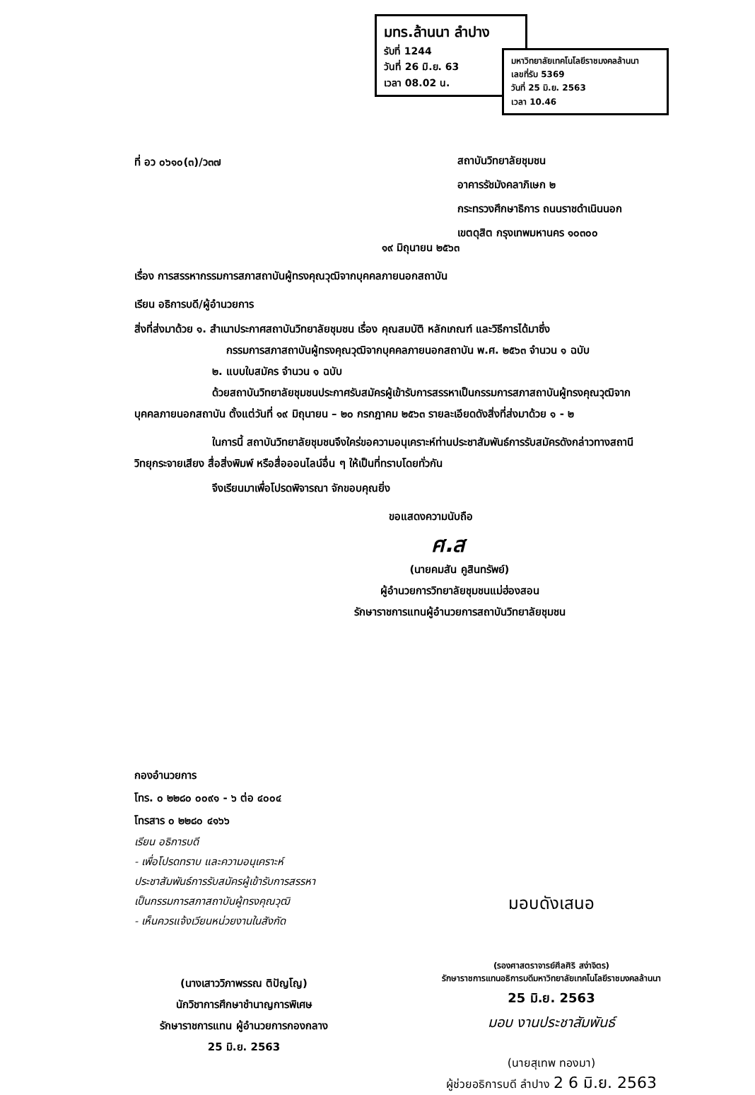มทร.ล้านนา ลำปาง
รับที่ 1244
วันที่ 26 มิ.ย. 63
เวลา 08.02 น.
มหาวิทยาลัยเทคโนโลยีราชมงคลล้านนา
เลขที่รับ 5369
วันที่ 25 มิ.ย. 2563
เวลา 10.46
ที่ อว ๐๖๑๐(๓)/ว๓๗
สถาบันวิทยาลัยชุมชน
อาคารรัชมังคลาภิเษก ๒
กระทรวงศึกษาธิการ ถนนราชดำเนินนอก
เขตดุสิต กรุงเทพมหานคร ๑๐๓๐๐
๑๙ มิถุนายน ๒๕๖๓
เรื่อง การสรรหากรรมการสภาสถาบันผู้ทรงคุณวุฒิจากบุคคลภายนอกสถาบัน
เรียน อธิการบดี/ผู้อำนวยการ
สิ่งที่ส่งมาด้วย ๑. สำเนาประกาศสถาบันวิทยาลัยชุมชน เรื่อง คุณสมบัติ หลักเกณฑ์ และวิธีการได้มาซึ่ง
กรรมการสภาสถาบันผู้ทรงคุณวุฒิจากบุคคลภายนอกสถาบัน พ.ศ. ๒๕๖๓ จำนวน ๑ ฉบับ
๒. แบบใบสมัคร จำนวน ๑ ฉบับ
ด้วยสถาบันวิทยาลัยชุมชนประกาศรับสมัครผู้เข้ารับการสรรหาเป็นกรรมการสภาสถาบันผู้ทรงคุณวุฒิจากบุคคลภายนอกสถาบัน ตั้งแต่วันที่ ๑๙ มิถุนายน – ๒๐ กรกฎาคม ๒๕๖๓ รายละเอียดดังสิ่งที่ส่งมาด้วย ๑ - ๒
ในการนี้ สถาบันวิทยาลัยชุมชนจึงใคร่ขอความอนุเคราะห์ท่านประชาสัมพันธ์การรับสมัครดังกล่าวทางสถานีวิทยุกระจายเสียง สื่อสิ่งพิมพ์ หรือสื่อออนไลน์อื่น ๆ ให้เป็นที่ทราบโดยทั่วกัน
จึงเรียนมาเพื่อโปรดพิจารณา จักขอบคุณยิ่ง
ขอแสดงความนับถือ
ศ.ส
(นายคมสัน คูสินทรัพย์)
ผู้อำนวยการวิทยาลัยชุมชนแม่ฮ่องสอน
รักษาราชการแทนผู้อำนวยการสถาบันวิทยาลัยชุมชน
กองอำนวยการ
โทร. ๐ ๒๒๘๐ ๐๐๙๑ - ๖ ต่อ ๔๐๐๔
โทรสาร ๐ ๒๒๘๐ ๔๑๖๖
เรียน อธิการบดี
- เพื่อโปรดทราบ และความอนุเคราะห์
ประชาสัมพันธ์การรับสมัครผู้เข้ารับการสรรหา
เป็นกรรมการสภาสถาบันผู้ทรงคุณวุฒิ
- เห็นควรแจ้งเวียนหน่วยงานในสังกัด
(นางเสาววิภาพรรณ ติปัญโญ)
นักวิชาการศึกษาชำนาญการพิเศษ
รักษาราชการแทน ผู้อำนวยการกองกลาง
25 มิ.ย. 2563
มอบดังเสนอ
(รองศาสตราจารย์ศีลศิริ สง่าจิตร)
รักษาราชการแทนอธิการบดีมหาวิทยาลัยเทคโนโลยีราชมงคลล้านนา
25 มิ.ย. 2563
มอบ งานประชาสัมพันธ์
(นายสุเทพ ทองมา)
ผู้ช่วยอธิการบดี ลำปาง 2 6 มิ.ย. 2563